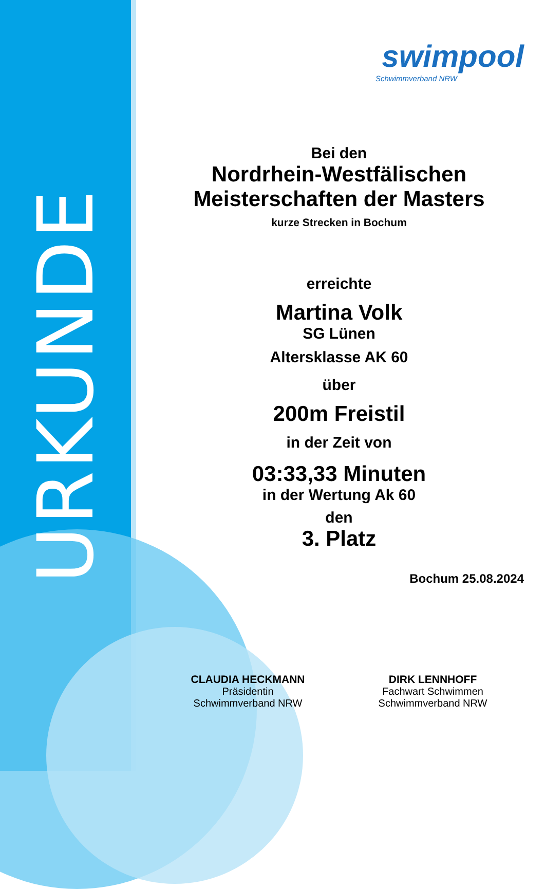URKUNDE
swimpool
Schwimmverband NRW
Bei den
Nordrhein-Westfälischen
Meisterschaften der Masters
kurze Strecken in Bochum
erreichte
Martina Volk
SG Lünen
Altersklasse AK 60
über
200m Freistil
in der Zeit von
03:33,33 Minuten
in der Wertung Ak 60
den
3. Platz
Bochum 25.08.2024
CLAUDIA HECKMANN
Präsidentin
Schwimmverband NRW
DIRK LENNHOFF
Fachwart Schwimmen
Schwimmverband NRW